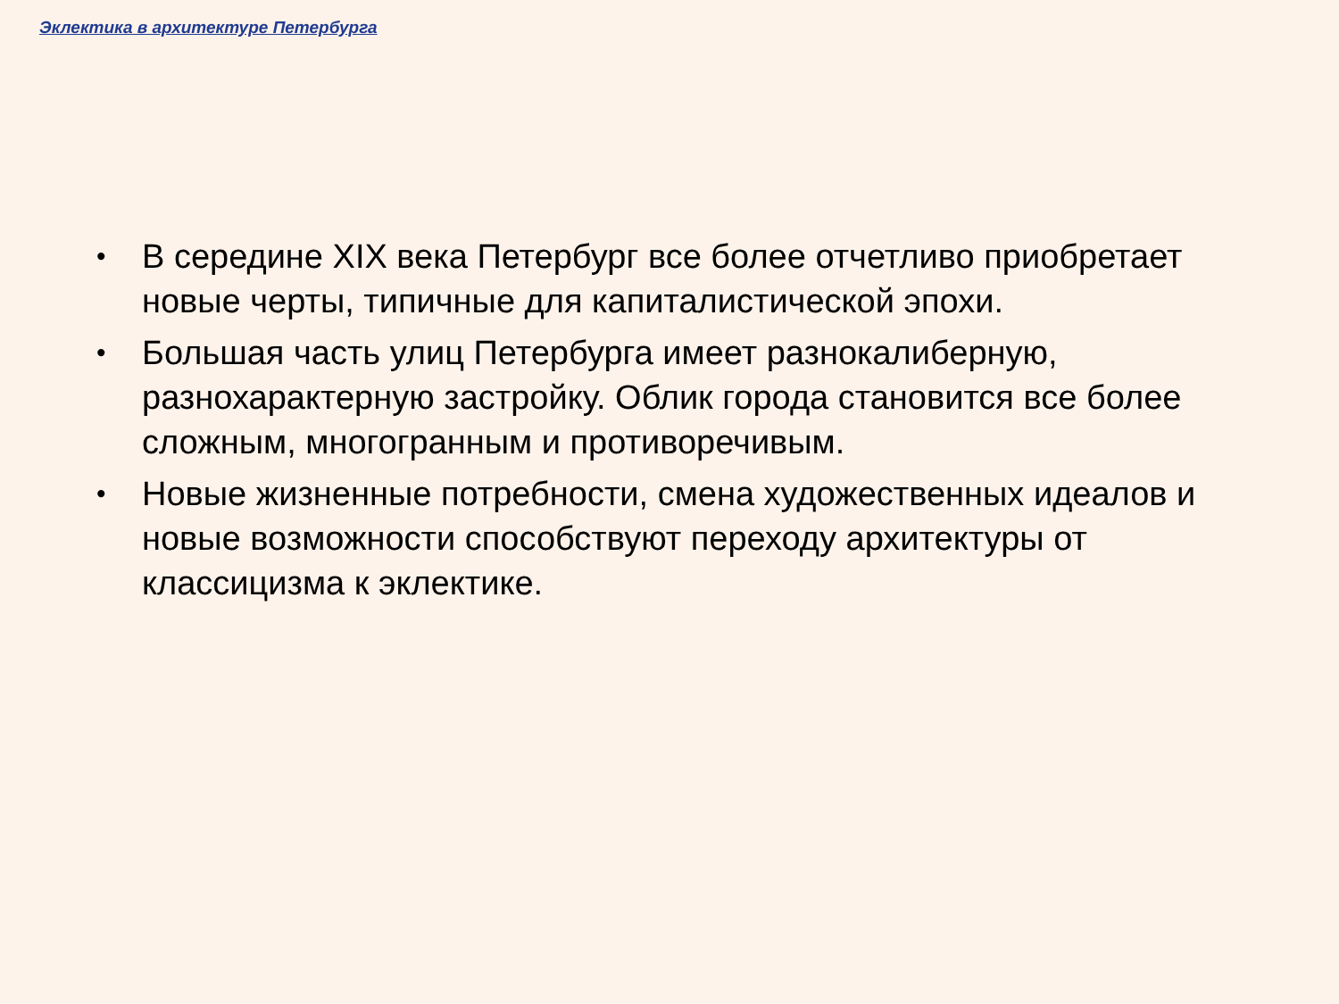Эклектика в архитектуре Петербурга
• В середине XIX века Петербург все более отчетливо приобретает новые черты, типичные для капиталистической эпохи.
• Большая часть улиц Петербурга имеет разнокалиберную, разнохарактерную застройку. Облик города становится все более сложным, многогранным и противоречивым.
• Новые жизненные потребности, смена художественных идеалов и новые возможности способствуют переходу архитектуры от классицизма к эклектике.